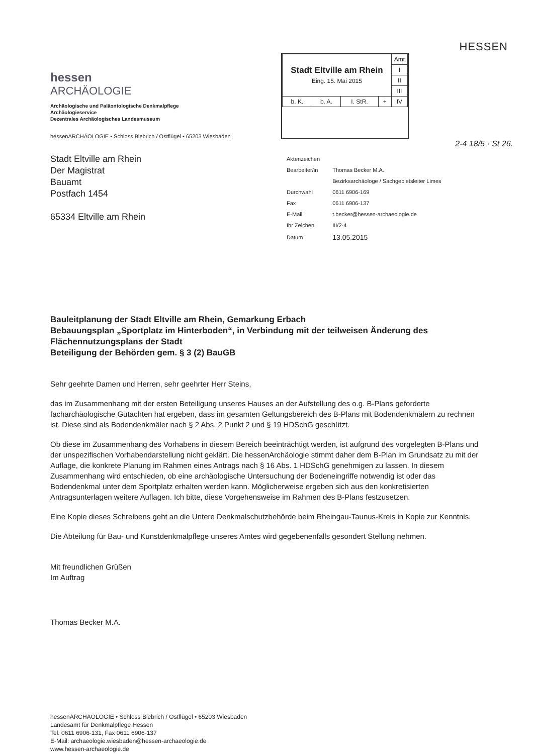hessen
ARCHÄOLOGIE
Archäologische und Paläontologische Denkmalpflege
Archäologieservice
Dezentrales Archäologisches Landesmuseum
hessenARCHÄOLOGIE • Schloss Biebrich / Ostflügel • 65203 Wiesbaden
| Stadt Eltville am Rhein Eing. 15. Mai 2015 | | | | Amt |
| | | | | I |
| | | | | II |
| | | | | III |
| b. K. | b. A. | I. StR. | + | IV |
HESSEN
2-4 18/5 · St 26.
Stadt Eltville am Rhein
Der Magistrat
Bauamt
Postfach 1454
65334 Eltville am Rhein
| Aktenzeichen | |
| Bearbeiter/in | Thomas Becker M.A. |
| | Bezirksarchäologe / Sachgebietsleiter Limes |
| Durchwahl | 0611 6906-169 |
| Fax | 0611 6906-137 |
| E-Mail | t.becker@hessen-archaeologie.de |
| Ihr Zeichen | III/2-4 |
| Datum | 13.05.2015 |
Bauleitplanung der Stadt Eltville am Rhein, Gemarkung Erbach
Bebauungsplan „Sportplatz im Hinterboden“, in Verbindung mit der teilweisen Änderung des Flächennutzungsplans der Stadt
Beteiligung der Behörden gem. § 3 (2) BauGB
Sehr geehrte Damen und Herren, sehr geehrter Herr Steins,
das im Zusammenhang mit der ersten Beteiligung unseres Hauses an der Aufstellung des o.g. B-Plans geforderte facharchäologische Gutachten hat ergeben, dass im gesamten Geltungsbereich des B-Plans mit Bodendenkmälern zu rechnen ist. Diese sind als Bodendenkmäler nach § 2 Abs. 2 Punkt 2 und § 19 HDSchG geschützt.
Ob diese im Zusammenhang des Vorhabens in diesem Bereich beeinträchtigt werden, ist aufgrund des vorgelegten B-Plans und der unspezifischen Vorhabendarstellung nicht geklärt. Die hessenArchäologie stimmt daher dem B-Plan im Grundsatz zu mit der Auflage, die konkrete Planung im Rahmen eines Antrags nach § 16 Abs. 1 HDSchG genehmigen zu lassen. In diesem Zusammenhang wird entschieden, ob eine archäologische Untersuchung der Bodeneingriffe notwendig ist oder das Bodendenkmal unter dem Sportplatz erhalten werden kann. Möglicherweise ergeben sich aus den konkretisierten Antragsunterlagen weitere Auflagen. Ich bitte, diese Vorgehensweise im Rahmen des B-Plans festzusetzen.
Eine Kopie dieses Schreibens geht an die Untere Denkmalschutzbehörde beim Rheingau-Taunus-Kreis in Kopie zur Kenntnis.
Die Abteilung für Bau- und Kunstdenkmalpflege unseres Amtes wird gegebenenfalls gesondert Stellung nehmen.
Mit freundlichen Grüßen
Im Auftrag
Thomas Becker M.A.
hessenARCHÄOLOGIE • Schloss Biebrich / Ostflügel • 65203 Wiesbaden
Landesamt für Denkmalpflege Hessen
Tel. 0611 6906-131, Fax 0611 6906-137
E-Mail: archaeologie.wiesbaden@hessen-archaeologie.de
www.hessen-archaeologie.de